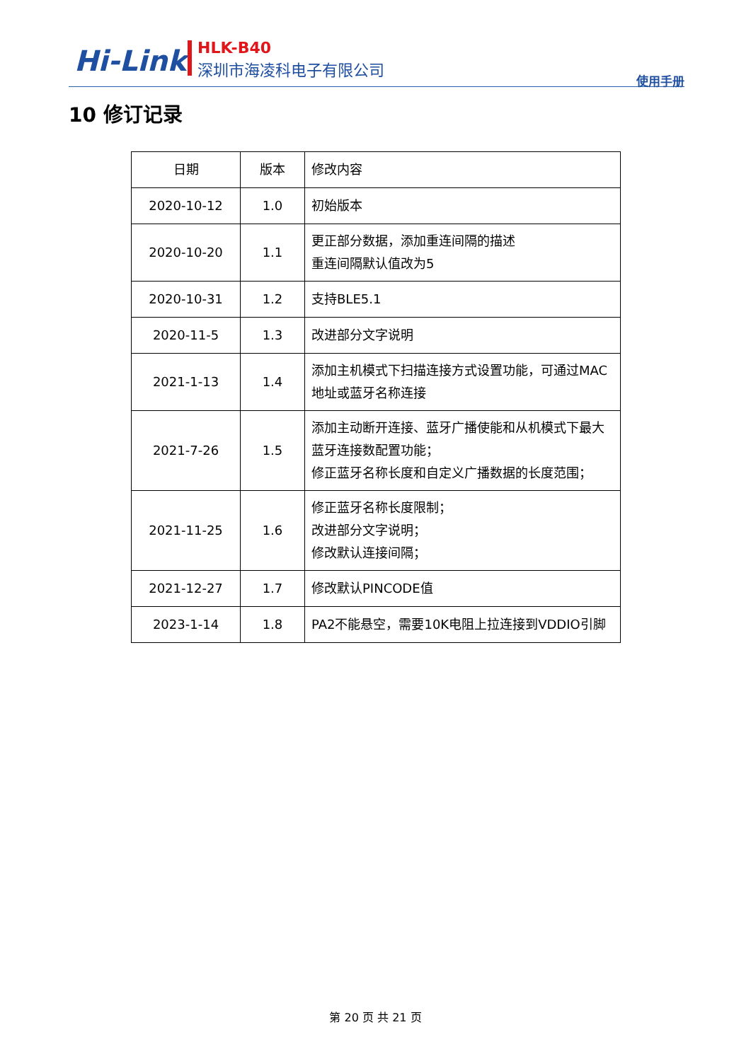Hi-Link HLK-B40
深圳市海凌科电子有限公司
使用手册
10 修订记录
| 日期 | 版本 | 修改内容 |
| 2020-10-12 | 1.0 | 初始版本 |
| 2020-10-20 | 1.1 | 更正部分数据，添加重连间隔的描述 重连间隔默认值改为5 |
| 2020-10-31 | 1.2 | 支持BLE5.1 |
| 2020-11-5 | 1.3 | 改进部分文字说明 |
| 2021-1-13 | 1.4 | 添加主机模式下扫描连接方式设置功能，可通过MAC地址或蓝牙名称连接 |
| 2021-7-26 | 1.5 | 添加主动断开连接、蓝牙广播使能和从机模式下最大蓝牙连接数配置功能； 修正蓝牙名称长度和自定义广播数据的长度范围； |
| 2021-11-25 | 1.6 | 修正蓝牙名称长度限制； 改进部分文字说明； 修改默认连接间隔； |
| 2021-12-27 | 1.7 | 修改默认PINCODE值 |
| 2023-1-14 | 1.8 | PA2不能悬空，需要10K电阻上拉连接到VDDIO引脚 |
第 20 页 共 21 页